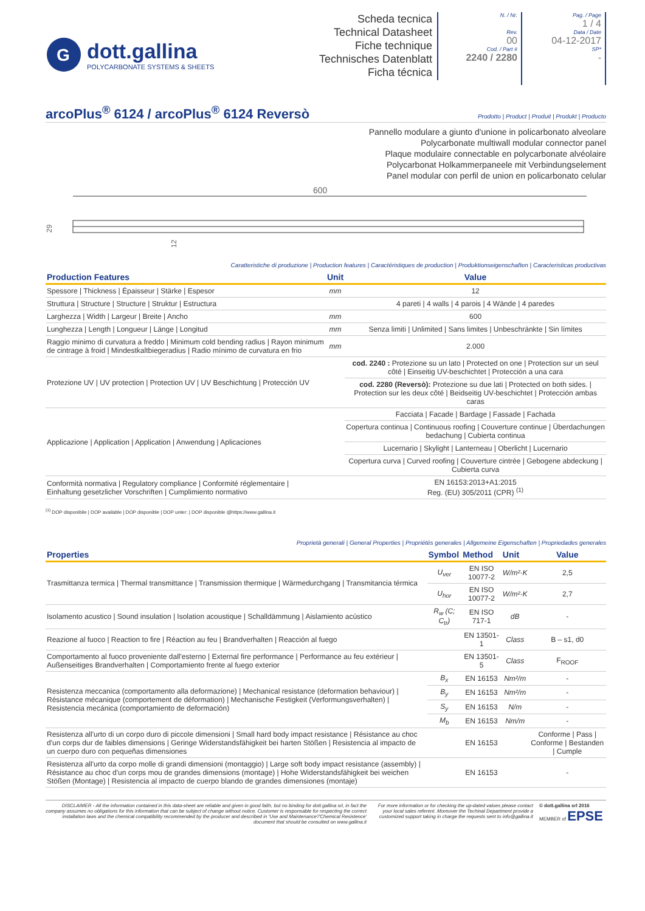G
dott.gallina
POLYCARBONATE SYSTEMS & SHEETS
Scheda tecnica
Technical Datasheet
Fiche technique
Technisches Datenblatt
Ficha técnica
N. / Nr.
Rev.
00
Cod. / Part #
2240 / 2280
Pag. / Page
1 / 4
Data / Date
04-12-2017
SP*
-
arcoPlus<sup>®</sup> 6124 / arcoPlus<sup>®</sup> 6124 Reversò
Prodotto | Product | Produit | Produkt | Producto
Pannello modulare a giunto d'unione in policarbonato alveolare
Polycarbonate multiwall modular connector panel
Plaque modulaire connectable en polycarbonate alvéolaire
Polycarbonat Holkammerpaneele mit Verbindungselement
Panel modular con perfil de union en policarbonato celular
600
29
12
Caratteristiche di produzione | Production features | Caractéristiques de production | Produktionseigenschaften | Caracteristicas productivas
| Production Features | Unit | Value |
| --- | --- | --- |
| Spessore / Thickness / Épaisseur / Stärke / Espesor | mm | 12 |
| Struttura / Structure / Structure / Struktur / Estructura | | 4 pareti / 4 walls / 4 parois / 4 Wände / 4 paredes |
| Larghezza / Width / Largeur / Breite / Ancho | mm | 600 |
| Lunghezza / Length / Longueur / Länge / Longitud | mm | Senza limiti / Unlimited / Sans limites / Unbeschränkte / Sin límites |
| Raggio minimo di curvatura a freddo / Minimum cold bending radius / Rayon minimum de cintrage à froid / Mindestkaltbiegeradius / Radio mínimo de curvatura en frio | mm | 2.000 |
| Protezione UV / UV protection / Protection UV / UV Beschichtung / Protección UV | | cod. 2240 : Protezione su un lato / Protected on one / Protection sur un seul côté / Einseitig UV-beschichtet / Protección a una cara |
| | | cod. 2280 (Reversò): Protezione su due lati / Protected on both sides. / Protection sur les deux côté / Beidseitig UV-beschichtet / Protección ambas caras |
| Applicazione / Application / Application / Anwendung / Aplicaciones | | Facciata / Facade / Bardage / Fassade / Fachada |
| | | Copertura continua / Continuous roofing / Couverture continue / Überdachungen bedachung / Cubierta continua |
| | | Lucernario / Skylight / Lanterneau / Oberlicht / Lucernario |
| | | Copertura curva / Curved roofing / Couverture cintrée / Gebogene abdeckung / Cubierta curva |
| Conformità normativa / Regulatory compliance / Conformité réglementaire / Einhaltung gesetzlicher Vorschriften / Cumplimiento normativo | | EN 16153:2013+A1:2015 Reg. (EU) 305/2011 (CPR) <sup>(1)</sup> |
<sup>(1)</sup> DOP disponibile | DOP available | DOP disponible | DOP unter: | DOP disponible @https://www.gallina.it
Proprietà generali | General Properties | Propriétés generales | Allgemeine Eigenschaften | Propriedades generales
| Properties | Symbol | Method | Unit | Value |
| --- | --- | --- | --- | --- |
| Trasmittanza termica / Thermal transmittance / Transmission thermique / Wärmedurchgang / Transmitancia térmica | U<sub>ver</sub> | EN ISO 10077-2 | W/m²·K | 2,5 |
| | U<sub>hor</sub> | EN ISO 10077-2 | W/m²·K | 2,7 |
| Isolamento acustico / Sound insulation / Isolation acoustique / Schalldämmung / Aislamiento acústico | R<sub>w</sub> (C; C<sub>tr</sub>) | EN ISO 717-1 | dB | - |
| Reazione al fuoco / Reaction to fire / Réaction au feu / Brandverhalten / Reacción al fuego | | EN 13501-1 | Class | B – s1, d0 |
| Comportamento al fuoco proveniente dall'esterno / External fire performance / Performance au feu extérieur / Außenseitiges Brandverhalten / Comportamiento frente al fuego exterior | | EN 13501-5 | Class | F<sub>ROOF</sub> |
| Resistenza meccanica (comportamento alla deformazione) / Mechanical resistance (deformation behaviour) / Résistance mécanique (comportement de déformation) / Mechanische Festigkeit (Verformungsverhalten) / Resistencia mecánica (comportamiento de deformación) | B<sub>x</sub> | EN 16153 | Nm²/m | - |
| | B<sub>y</sub> | EN 16153 | Nm²/m | - |
| | S<sub>y</sub> | EN 16153 | N/m | - |
| | M<sub>b</sub> | EN 16153 | Nm/m | - |
| Resistenza all'urto di un corpo duro di piccole dimensioni / Small hard body impact resistance / Résistance au choc d'un corps dur de faibles dimensions / Geringe Widerstandsfähigkeit bei harten Stößen / Resistencia al impacto de un cuerpo duro con pequeñas dimensiones | | EN 16153 | | Conforme / Pass / Conforme / Bestanden / Cumple |
| Resistenza all'urto da corpo molle di grandi dimensioni (montaggio) / Large soft body impact resistance (assembly) / Résistance au choc d'un corps mou de grandes dimensions (montage) / Hohe Widerstandsfähigkeit bei weichen Stößen (Montage) / Resistencia al impacto de cuerpo blando de grandes dimensiones (montaje) | | EN 16153 | | - |
DISCLAIMER - All the information contained in this data-sheet are reliable and given in good faith, but no binding for dott.gallina srl, in fact the company assumes no obligations for this information that can be subject of change without notice. Customer is responsable for respecting the correct installation laws and the chemical compatibility recommended by the producer and described in 'Use and Maintenance'/'Chemical Resistence' document that should be consulted on www.gallina.it
For more information or for checking the up-dated values please contact your local sales referent. Moreover the Techinal Department provide a customized support taking in charge the requests sent to info@gallina.it
© dott.gallina srl 2016
MEMBER of EPSE